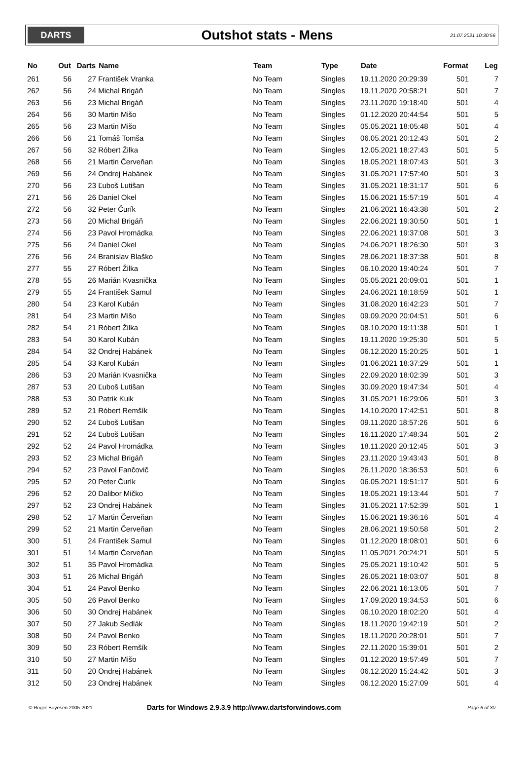DARTS
Outshot stats - Mens
21.07.2021 10:30:56
| No | Out | Darts | Name | Team | Type | Date | Format | Leg |
| --- | --- | --- | --- | --- | --- | --- | --- | --- |
| 261 | 56 | 27 | František Vranka | No Team | Singles | 19.11.2020 20:29:39 | 501 | 7 |
| 262 | 56 | 24 | Michal Brigáň | No Team | Singles | 19.11.2020 20:58:21 | 501 | 7 |
| 263 | 56 | 23 | Michal Brigáň | No Team | Singles | 23.11.2020 19:18:40 | 501 | 4 |
| 264 | 56 | 30 | Martin Mišo | No Team | Singles | 01.12.2020 20:44:54 | 501 | 5 |
| 265 | 56 | 23 | Martin Mišo | No Team | Singles | 05.05.2021 18:05:48 | 501 | 4 |
| 266 | 56 | 21 | Tomáš Tomša | No Team | Singles | 06.05.2021 20:12:43 | 501 | 2 |
| 267 | 56 | 32 | Róbert Žilka | No Team | Singles | 12.05.2021 18:27:43 | 501 | 5 |
| 268 | 56 | 21 | Martin Červeňan | No Team | Singles | 18.05.2021 18:07:43 | 501 | 3 |
| 269 | 56 | 24 | Ondrej Habánek | No Team | Singles | 31.05.2021 17:57:40 | 501 | 3 |
| 270 | 56 | 23 | Ľuboš Lutišan | No Team | Singles | 31.05.2021 18:31:17 | 501 | 6 |
| 271 | 56 | 26 | Daniel Okel | No Team | Singles | 15.06.2021 15:57:19 | 501 | 4 |
| 272 | 56 | 32 | Peter Čurík | No Team | Singles | 21.06.2021 16:43:38 | 501 | 2 |
| 273 | 56 | 20 | Michal Brigáň | No Team | Singles | 22.06.2021 19:30:50 | 501 | 1 |
| 274 | 56 | 23 | Pavol Hromádka | No Team | Singles | 22.06.2021 19:37:08 | 501 | 3 |
| 275 | 56 | 24 | Daniel Okel | No Team | Singles | 24.06.2021 18:26:30 | 501 | 3 |
| 276 | 56 | 24 | Branislav Blaško | No Team | Singles | 28.06.2021 18:37:38 | 501 | 8 |
| 277 | 55 | 27 | Róbert Žilka | No Team | Singles | 06.10.2020 19:40:24 | 501 | 7 |
| 278 | 55 | 26 | Marián Kvasnička | No Team | Singles | 05.05.2021 20:09:01 | 501 | 1 |
| 279 | 55 | 24 | František Samul | No Team | Singles | 24.06.2021 18:18:59 | 501 | 1 |
| 280 | 54 | 23 | Karol Kubán | No Team | Singles | 31.08.2020 16:42:23 | 501 | 7 |
| 281 | 54 | 23 | Martin Mišo | No Team | Singles | 09.09.2020 20:04:51 | 501 | 6 |
| 282 | 54 | 21 | Róbert Žilka | No Team | Singles | 08.10.2020 19:11:38 | 501 | 1 |
| 283 | 54 | 30 | Karol Kubán | No Team | Singles | 19.11.2020 19:25:30 | 501 | 5 |
| 284 | 54 | 32 | Ondrej Habánek | No Team | Singles | 06.12.2020 15:20:25 | 501 | 1 |
| 285 | 54 | 33 | Karol Kubán | No Team | Singles | 01.06.2021 18:37:29 | 501 | 1 |
| 286 | 53 | 20 | Marián Kvasnička | No Team | Singles | 22.09.2020 18:02:39 | 501 | 3 |
| 287 | 53 | 20 | Ľuboš Lutišan | No Team | Singles | 30.09.2020 19:47:34 | 501 | 4 |
| 288 | 53 | 30 | Patrik Kuik | No Team | Singles | 31.05.2021 16:29:06 | 501 | 3 |
| 289 | 52 | 21 | Róbert Remšík | No Team | Singles | 14.10.2020 17:42:51 | 501 | 8 |
| 290 | 52 | 24 | Ľuboš Lutišan | No Team | Singles | 09.11.2020 18:57:26 | 501 | 6 |
| 291 | 52 | 24 | Ľuboš Lutišan | No Team | Singles | 16.11.2020 17:48:34 | 501 | 2 |
| 292 | 52 | 24 | Pavol Hromádka | No Team | Singles | 18.11.2020 20:12:45 | 501 | 3 |
| 293 | 52 | 23 | Michal Brigáň | No Team | Singles | 23.11.2020 19:43:43 | 501 | 8 |
| 294 | 52 | 23 | Pavol Fančovič | No Team | Singles | 26.11.2020 18:36:53 | 501 | 6 |
| 295 | 52 | 20 | Peter Čurík | No Team | Singles | 06.05.2021 19:51:17 | 501 | 6 |
| 296 | 52 | 20 | Dalibor Mičko | No Team | Singles | 18.05.2021 19:13:44 | 501 | 7 |
| 297 | 52 | 23 | Ondrej Habánek | No Team | Singles | 31.05.2021 17:52:39 | 501 | 1 |
| 298 | 52 | 17 | Martin Červeňan | No Team | Singles | 15.06.2021 19:36:16 | 501 | 4 |
| 299 | 52 | 21 | Martin Červeňan | No Team | Singles | 28.06.2021 19:50:58 | 501 | 2 |
| 300 | 51 | 24 | František Samul | No Team | Singles | 01.12.2020 18:08:01 | 501 | 6 |
| 301 | 51 | 14 | Martin Červeňan | No Team | Singles | 11.05.2021 20:24:21 | 501 | 5 |
| 302 | 51 | 35 | Pavol Hromádka | No Team | Singles | 25.05.2021 19:10:42 | 501 | 5 |
| 303 | 51 | 26 | Michal Brigáň | No Team | Singles | 26.05.2021 18:03:07 | 501 | 8 |
| 304 | 51 | 24 | Pavol Benko | No Team | Singles | 22.06.2021 16:13:05 | 501 | 7 |
| 305 | 50 | 26 | Pavol Benko | No Team | Singles | 17.09.2020 19:34:53 | 501 | 6 |
| 306 | 50 | 30 | Ondrej Habánek | No Team | Singles | 06.10.2020 18:02:20 | 501 | 4 |
| 307 | 50 | 27 | Jakub Sedlák | No Team | Singles | 18.11.2020 19:42:19 | 501 | 2 |
| 308 | 50 | 24 | Pavol Benko | No Team | Singles | 18.11.2020 20:28:01 | 501 | 7 |
| 309 | 50 | 23 | Róbert Remšík | No Team | Singles | 22.11.2020 15:39:01 | 501 | 2 |
| 310 | 50 | 27 | Martin Mišo | No Team | Singles | 01.12.2020 19:57:49 | 501 | 7 |
| 311 | 50 | 20 | Ondrej Habánek | No Team | Singles | 06.12.2020 15:24:42 | 501 | 3 |
| 312 | 50 | 23 | Ondrej Habánek | No Team | Singles | 06.12.2020 15:27:09 | 501 | 4 |
© Roger Boyesen 2005-2021
Darts for Windows 2.9.3.9 http://www.dartsforwindows.com
Page 6 of 30